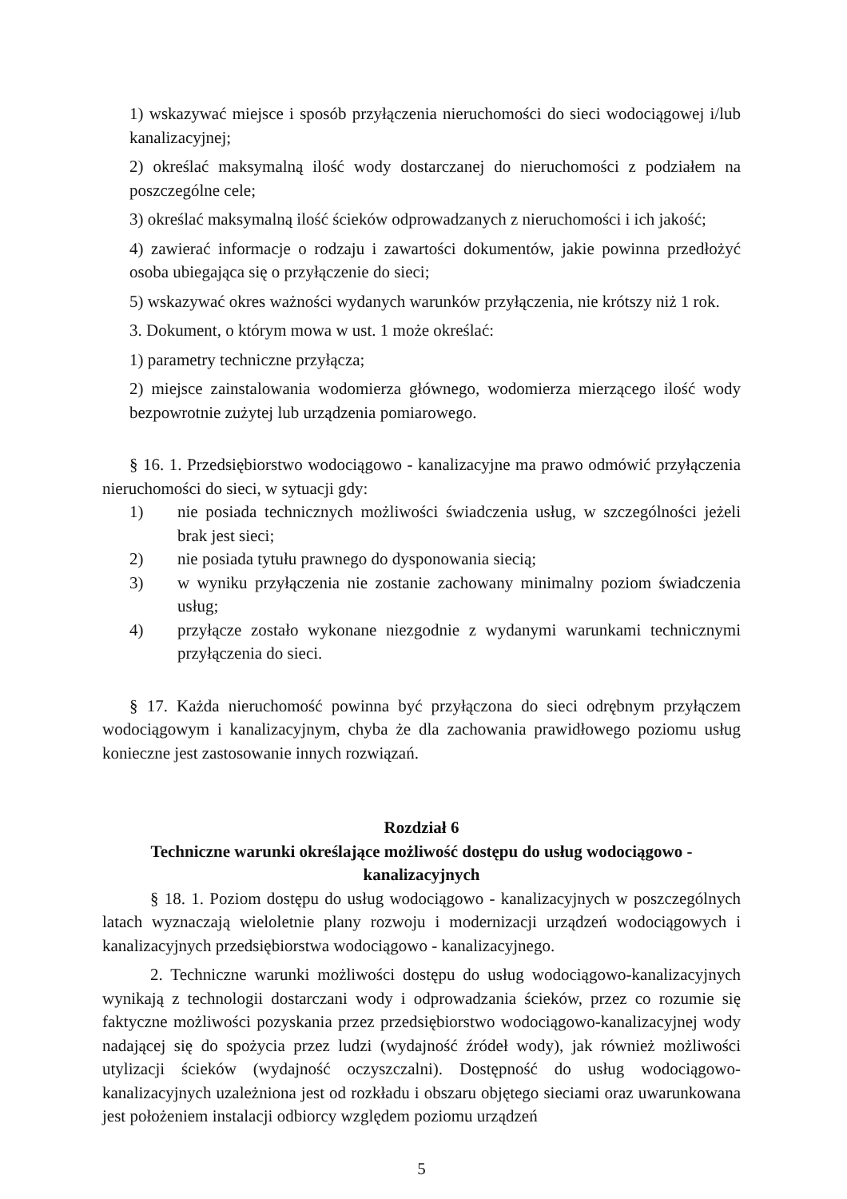1) wskazywać miejsce i sposób przyłączenia nieruchomości do sieci wodociągowej i/lub kanalizacyjnej;
2) określać maksymalną ilość wody dostarczanej do nieruchomości z podziałem na poszczególne cele;
3) określać maksymalną ilość ścieków odprowadzanych z nieruchomości i ich jakość;
4) zawierać informacje o rodzaju i zawartości dokumentów, jakie powinna przedłożyć osoba ubiegająca się o przyłączenie do sieci;
5) wskazywać okres ważności wydanych warunków przyłączenia, nie krótszy niż 1 rok.
3. Dokument, o którym mowa w ust. 1 może określać:
1) parametry techniczne przyłącza;
2) miejsce zainstalowania wodomierza głównego, wodomierza mierzącego ilość wody bezpowrotnie zużytej lub urządzenia pomiarowego.
§ 16. 1. Przedsiębiorstwo wodociągowo - kanalizacyjne ma prawo odmówić przyłączenia nieruchomości do sieci, w sytuacji gdy:
1) nie posiada technicznych możliwości świadczenia usług, w szczególności jeżeli brak jest sieci;
2) nie posiada tytułu prawnego do dysponowania siecią;
3) w wyniku przyłączenia nie zostanie zachowany minimalny poziom świadczenia usług;
4) przyłącze zostało wykonane niezgodnie z wydanymi warunkami technicznymi przyłączenia do sieci.
§ 17. Każda nieruchomość powinna być przyłączona do sieci odrębnym przyłączem wodociągowym i kanalizacyjnym, chyba że dla zachowania prawidłowego poziomu usług konieczne jest zastosowanie innych rozwiązań.
Rozdział 6
Techniczne warunki określające możliwość dostępu do usług wodociągowo - kanalizacyjnych
§ 18. 1. Poziom dostępu do usług wodociągowo - kanalizacyjnych w poszczególnych latach wyznaczają wieloletnie plany rozwoju i modernizacji urządzeń wodociągowych i kanalizacyjnych przedsiębiorstwa wodociągowo - kanalizacyjnego.
2. Techniczne warunki możliwości dostępu do usług wodociągowo-kanalizacyjnych wynikają z technologii dostarczani wody i odprowadzania ścieków, przez co rozumie się faktyczne możliwości pozyskania przez przedsiębiorstwo wodociągowo-kanalizacyjnej wody nadającej się do spożycia przez ludzi (wydajność źródeł wody), jak również możliwości utylizacji ścieków (wydajność oczyszczalni). Dostępność do usług wodociągowo-kanalizacyjnych uzależniona jest od rozkładu i obszaru objętego sieciami oraz uwarunkowana jest położeniem instalacji odbiorcy względem poziomu urządzeń
5